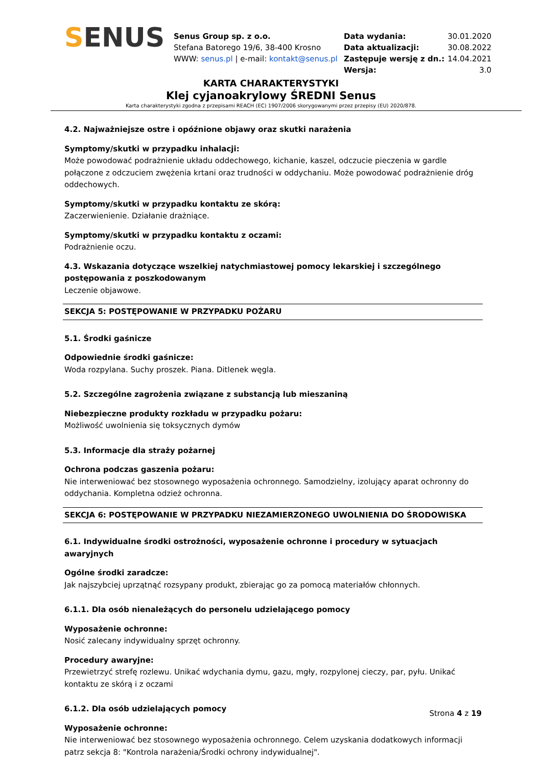SENUS
Senus Group sp. z o.o.
Stefana Batorego 19/6, 38-400 Krosno
WWW: senus.pl | e-mail: kontakt@senus.pl
| Data wydania: | 30.01.2020 |
| Data aktualizacji: | 30.08.2022 |
| Zastępuje wersję z dn.: | 14.04.2021 |
| Wersja: | 3.0 |
KARTA CHARAKTERYSTYKI
Klej cyjanoakrylowy ŚREDNI Senus
Karta charakterystyki zgodna z przepisami REACH (EC) 1907/2006 skorygowanymi przez przepisy (EU) 2020/878.
4.2. Najważniejsze ostre i opóźnione objawy oraz skutki narażenia
Symptomy/skutki w przypadku inhalacji:
Może powodować podrażnienie układu oddechowego, kichanie, kaszel, odczucie pieczenia w gardle połączone z odczuciem zwężenia krtani oraz trudności w oddychaniu. Może powodować podrażnienie dróg oddechowych.
Symptomy/skutki w przypadku kontaktu ze skórą:
Zaczerwienienie. Działanie drażniące.
Symptomy/skutki w przypadku kontaktu z oczami:
Podrażnienie oczu.
4.3. Wskazania dotyczące wszelkiej natychmiastowej pomocy lekarskiej i szczególnego postępowania z poszkodowanym
Leczenie objawowe.
SEKCJA 5: POSTĘPOWANIE W PRZYPADKU POŻARU
5.1. Środki gaśnicze
Odpowiednie środki gaśnicze:
Woda rozpylana. Suchy proszek. Piana. Ditlenek węgla.
5.2. Szczególne zagrożenia związane z substancją lub mieszaniną
Niebezpieczne produkty rozkładu w przypadku pożaru:
Możliwość uwolnienia się toksycznych dymów
5.3. Informacje dla straży pożarnej
Ochrona podczas gaszenia pożaru:
Nie interweniować bez stosownego wyposażenia ochronnego. Samodzielny, izolujący aparat ochronny do oddychania. Kompletna odzież ochronna.
SEKCJA 6: POSTĘPOWANIE W PRZYPADKU NIEZAMIERZONEGO UWOLNIENIA DO ŚRODOWISKA
6.1. Indywidualne środki ostrożności, wyposażenie ochronne i procedury w sytuacjach awaryjnych
Ogólne środki zaradcze:
Jak najszybciej uprzątnąć rozsypany produkt, zbierając go za pomocą materiałów chłonnych.
6.1.1. Dla osób nienależących do personelu udzielającego pomocy
Wyposażenie ochronne:
Nosić zalecany indywidualny sprzęt ochronny.
Procedury awaryjne:
Przewietrzyć strefę rozlewu. Unikać wdychania dymu, gazu, mgły, rozpylonej cieczy, par, pyłu. Unikać kontaktu ze skórą i z oczami
6.1.2. Dla osób udzielających pomocy
Wyposażenie ochronne:
Nie interweniować bez stosownego wyposażenia ochronnego. Celem uzyskania dodatkowych informacji patrz sekcja 8: "Kontrola narażenia/Środki ochrony indywidualnej".
Strona 4 z 19